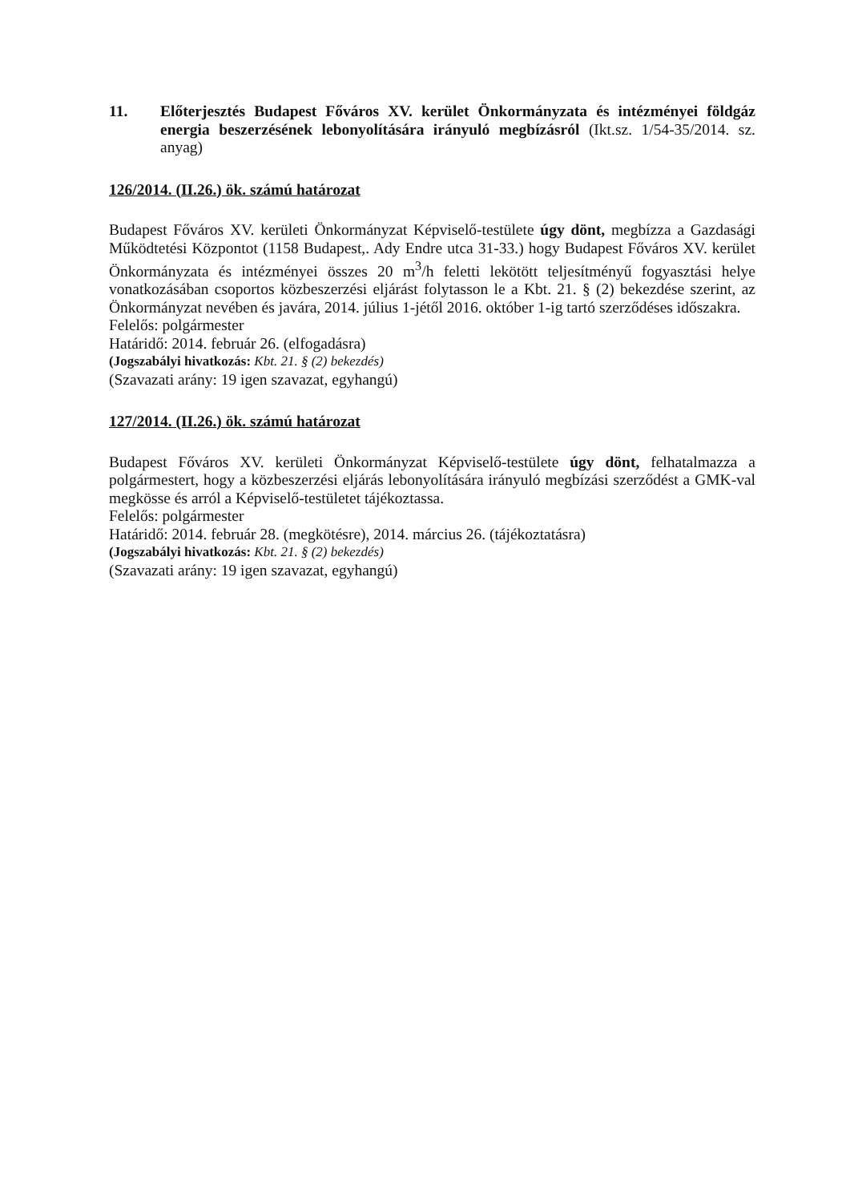11. Előterjesztés Budapest Főváros XV. kerület Önkormányzata és intézményei földgáz energia beszerzésének lebonyolítására irányuló megbízásról (Ikt.sz. 1/54-35/2014. sz. anyag)
126/2014. (II.26.) ök. számú határozat
Budapest Főváros XV. kerületi Önkormányzat Képviselő-testülete úgy dönt, megbízza a Gazdasági Működtetési Központot (1158 Budapest,. Ady Endre utca 31-33.) hogy Budapest Főváros XV. kerület Önkormányzata és intézményei összes 20 m<sup>3</sup>/h feletti lekötött teljesítményű fogyasztási helye vonatkozásában csoportos közbeszerzési eljárást folytasson le a Kbt. 21. § (2) bekezdése szerint, az Önkormányzat nevében és javára, 2014. július 1-jétől 2016. október 1-ig tartó szerződéses időszakra.
Felelős: polgármester
Határidő: 2014. február 26. (elfogadásra)
(Jogszabályi hivatkozás: Kbt. 21. § (2) bekezdés)
(Szavazati arány: 19 igen szavazat, egyhangú)
127/2014. (II.26.) ök. számú határozat
Budapest Főváros XV. kerületi Önkormányzat Képviselő-testülete úgy dönt, felhatalmazza a polgármestert, hogy a közbeszerzési eljárás lebonyolítására irányuló megbízási szerződést a GMK-val megkösse és arról a Képviselő-testületet tájékoztassa.
Felelős: polgármester
Határidő: 2014. február 28. (megkötésre), 2014. március 26. (tájékoztatásra)
(Jogszabályi hivatkozás: Kbt. 21. § (2) bekezdés)
(Szavazati arány: 19 igen szavazat, egyhangú)